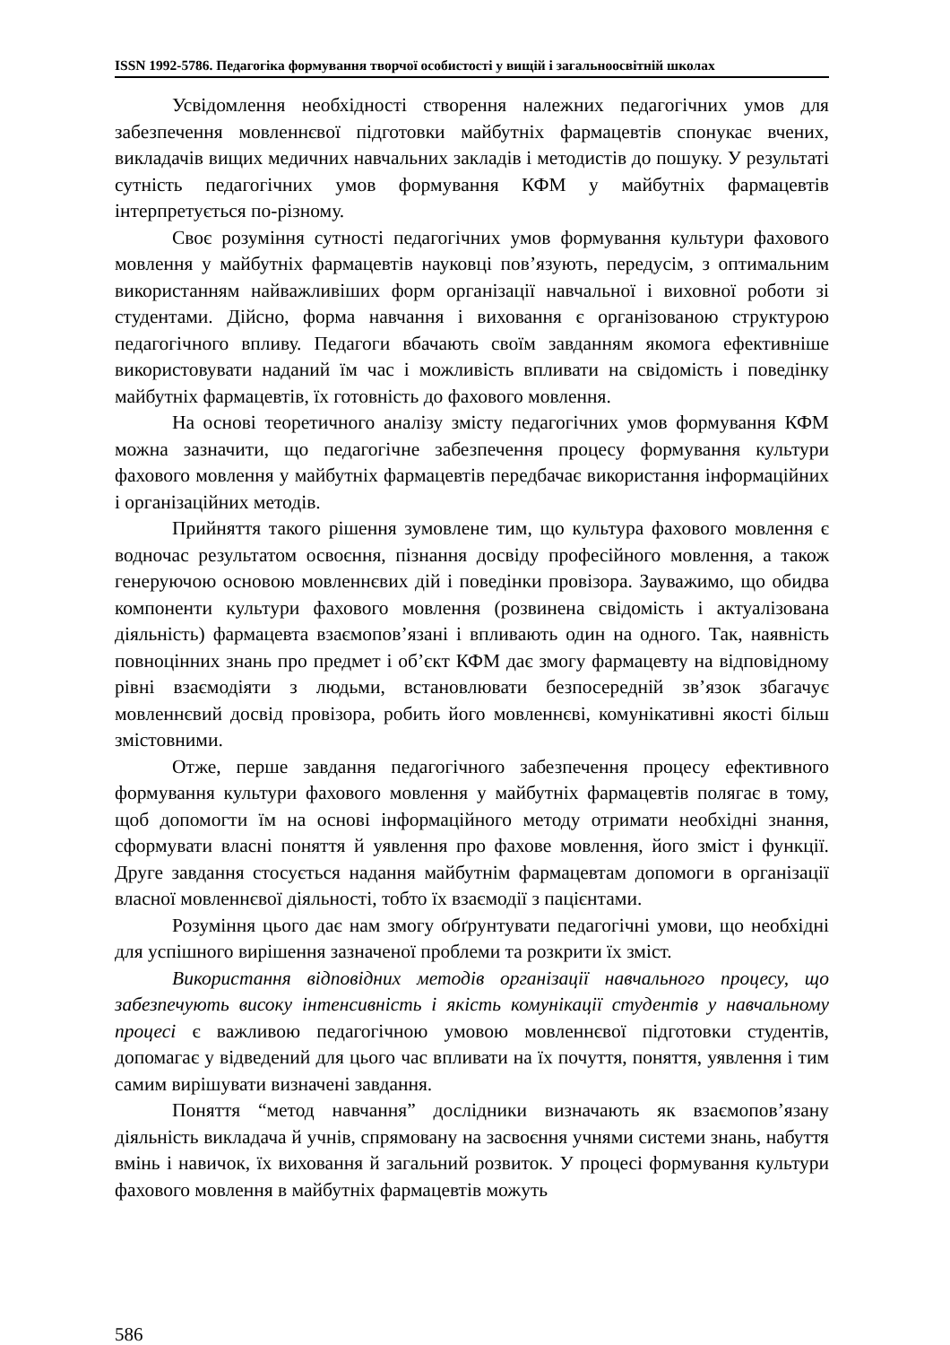ISSN 1992-5786. Педагогіка формування творчої особистості у вищій і загальноосвітній школах
Усвідомлення необхідності створення належних педагогічних умов для забезпечення мовленнєвої підготовки майбутніх фармацевтів спонукає вчених, викладачів вищих медичних навчальних закладів і методистів до пошуку. У результаті сутність педагогічних умов формування КФМ у майбутніх фармацевтів інтерпретується по-різному.
Своє розуміння сутності педагогічних умов формування культури фахового мовлення у майбутніх фармацевтів науковці пов’язують, передусім, з оптимальним використанням найважливіших форм організації навчальної і виховної роботи зі студентами. Дійсно, форма навчання і виховання є організованою структурою педагогічного впливу. Педагоги вбачають своїм завданням якомога ефективніше використовувати наданий їм час і можливість впливати на свідомість і поведінку майбутніх фармацевтів, їх готовність до фахового мовлення.
На основі теоретичного аналізу змісту педагогічних умов формування КФМ можна зазначити, що педагогічне забезпечення процесу формування культури фахового мовлення у майбутніх фармацевтів передбачає використання інформаційних і організаційних методів.
Прийняття такого рішення зумовлене тим, що культура фахового мовлення є водночас результатом освоєння, пізнання досвіду професійного мовлення, а також генеруючою основою мовленнєвих дій і поведінки провізора. Зауважимо, що обидва компоненти культури фахового мовлення (розвинена свідомість і актуалізована діяльність) фармацевта взаємопов’язані і впливають один на одного. Так, наявність повноцінних знань про предмет і об’єкт КФМ дає змогу фармацевту на відповідному рівні взаємодіяти з людьми, встановлювати безпосередній зв’язок збагачує мовленнєвий досвід провізора, робить його мовленнєві, комунікативні якості більш змістовними.
Отже, перше завдання педагогічного забезпечення процесу ефективного формування культури фахового мовлення у майбутніх фармацевтів полягає в тому, щоб допомогти їм на основі інформаційного методу отримати необхідні знання, сформувати власні поняття й уявлення про фахове мовлення, його зміст і функції. Друге завдання стосується надання майбутнім фармацевтам допомоги в організації власної мовленнєвої діяльності, тобто їх взаємодії з пацієнтами.
Розуміння цього дає нам змогу обґрунтувати педагогічні умови, що необхідні для успішного вирішення зазначеної проблеми та розкрити їх зміст.
Використання відповідних методів організації навчального процесу, що забезпечують високу інтенсивність і якість комунікації студентів у навчальному процесі є важливою педагогічною умовою мовленнєвої підготовки студентів, допомагає у відведений для цього час впливати на їх почуття, поняття, уявлення і тим самим вирішувати визначені завдання.
Поняття “метод навчання” дослідники визначають як взаємопов’язану діяльність викладача й учнів, спрямовану на засвоєння учнями системи знань, набуття вмінь і навичок, їх виховання й загальний розвиток. У процесі формування культури фахового мовлення в майбутніх фармацевтів можуть
586